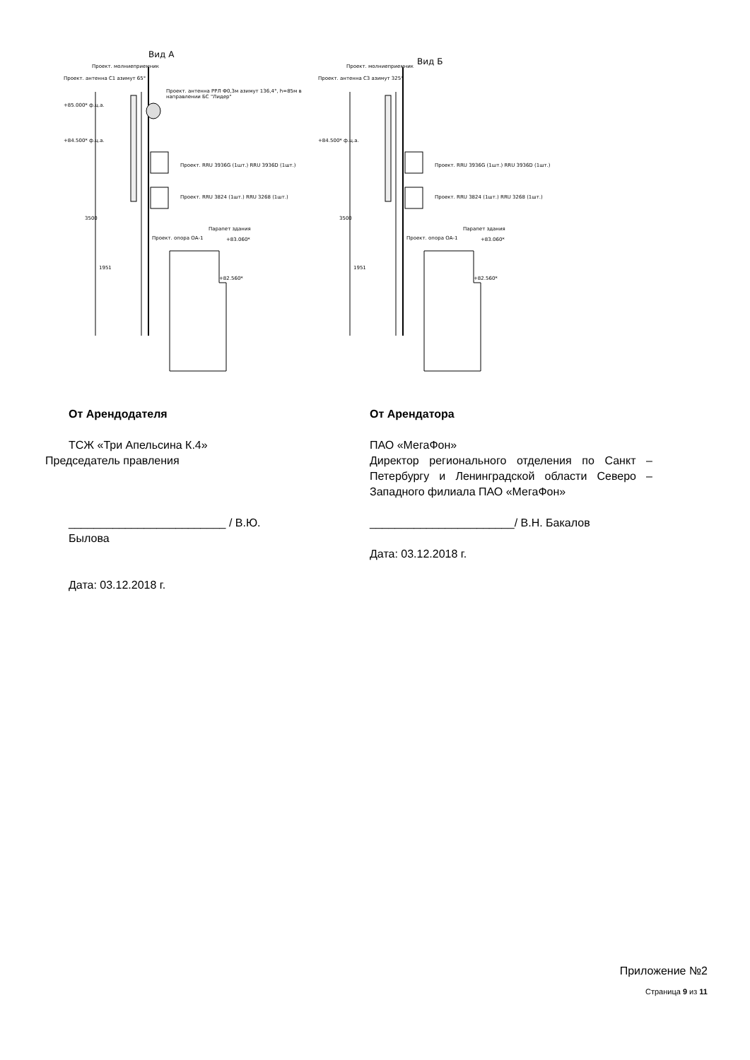Вид А
Проект. молниеприемник
Проект. антенна С1 азимут 65°
Проект. антенна РРЛ Ф0,3м азимут 136,4°, h=85м в направлении БС "Лидер"
+85.000* ф.ц.а.
+84.500* ф.ц.а.
Проект. RRU 3936G (1шт.) RRU 3936D (1шт.)
Проект. RRU 3824 (1шт.) RRU 3268 (1шт.)
3500
Парапет здания
Проект. опора ОА-1 +83.060*
1951
+82.560*
Вид Б
Проект. молниеприемник
Проект. антенна С3 азимут 325°
+84.500* ф.ц.а.
Проект. RRU 3936G (1шт.) RRU 3936D (1шт.)
Проект. RRU 3824 (1шт.) RRU 3268 (1шт.)
3500
Парапет здания
Проект. опора ОА-1 +83.060*
1951
+82.560*
От Арендодателя
ТСЖ «Три Апельсина К.4»
Председатель правления
_________________________ / В.Ю. Былова
Дата: 03.12.2018 г.
От Арендатора
ПАО «МегаФон»
Директор регионального отделения по Санкт – Петербургу и Ленинградской области Северо – Западного филиала ПАО «МегаФон»
_______________________/ В.Н. Бакалов
Дата: 03.12.2018 г.
Приложение №2
Страница 9 из 11